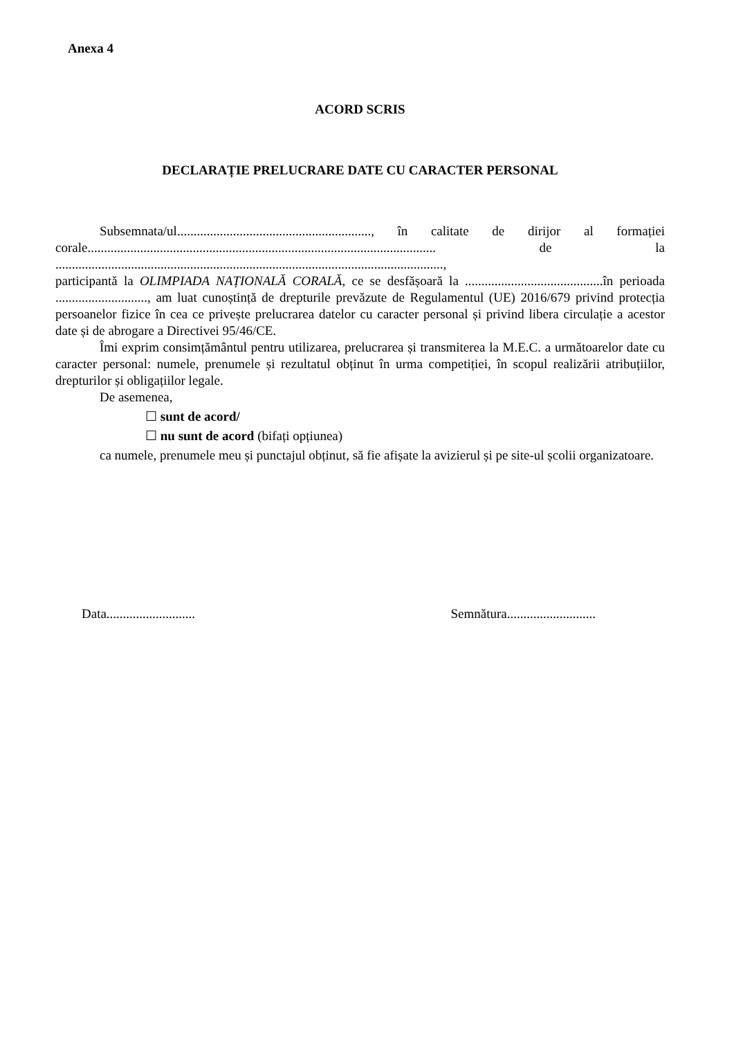Anexa 4
ACORD SCRIS
DECLARAȚIE PRELUCRARE DATE CU CARACTER PERSONAL
Subsemnata/ul..........................................................., în calitate de dirijor al formației corale.......................................................................................................... de la ......................................................................................................................,
participantă la OLIMPIADA NAȚIONALĂ CORALĂ, ce se desfășoară la ..........................................în perioada ............................, am luat cunoștință de drepturile prevăzute de Regulamentul (UE) 2016/679 privind protecția persoanelor fizice în cea ce privește prelucrarea datelor cu caracter personal și privind libera circulație a acestor date și de abrogare a Directivei 95/46/CE.
Îmi exprim consimțământul pentru utilizarea, prelucrarea și transmiterea la M.E.C. a următoarelor date cu caracter personal: numele, prenumele și rezultatul obținut în urma competiției, în scopul realizării atribuțiilor, drepturilor și obligațiilor legale.
De asemenea,
☐ sunt de acord/
☐ nu sunt de acord (bifați opțiunea)
ca numele, prenumele meu și punctajul obținut, să fie afișate la avizierul și pe site-ul școlii organizatoare.
Data........................... Semnătura...........................